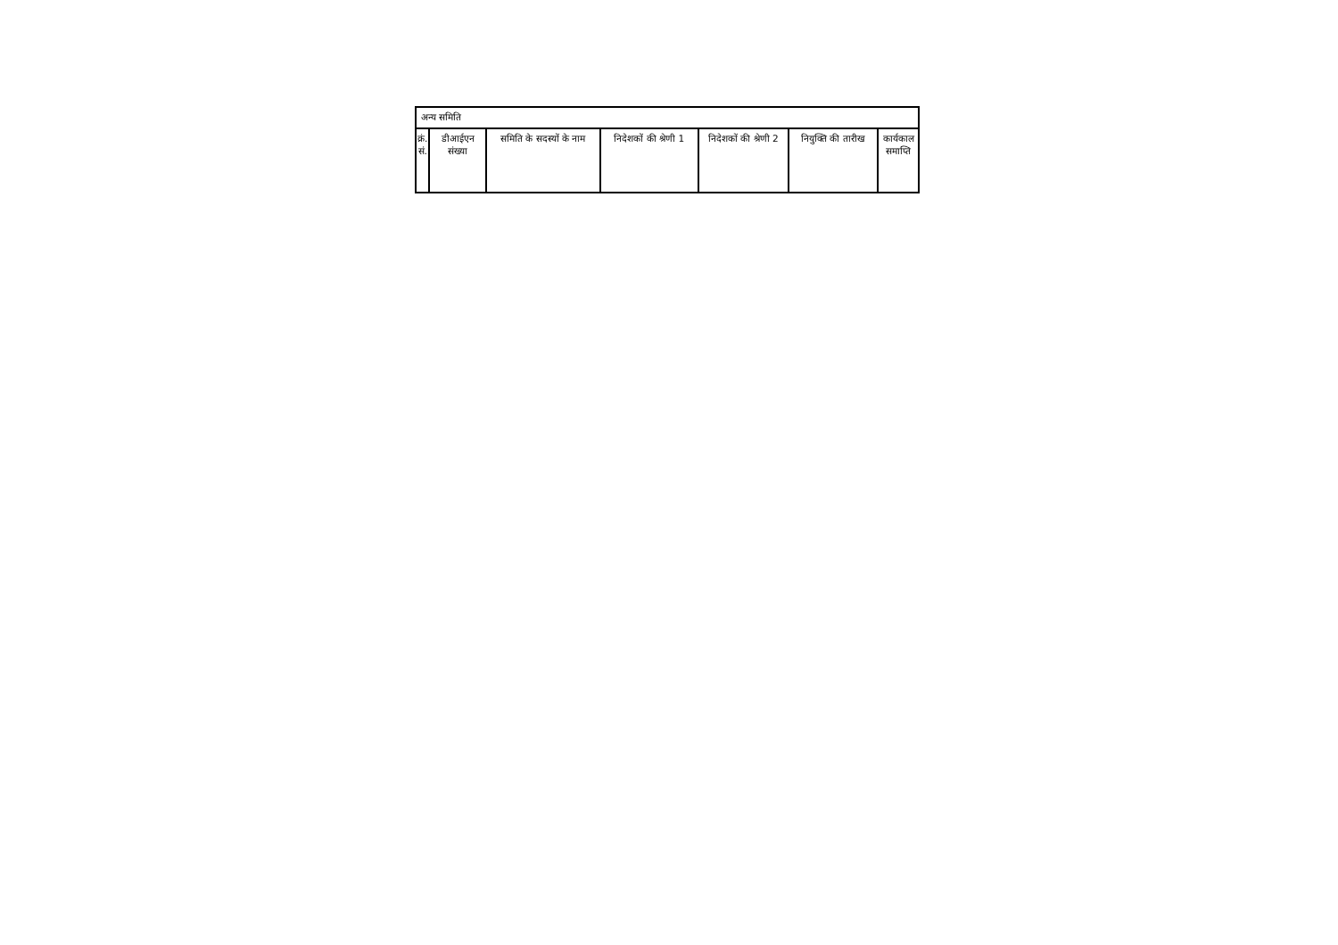| अन्य समिति | | | | | | |
| क्रं. सं. | डीआईएन संख्या | समिति के सदस्यों के नाम | निदेशकों की श्रेणी 1 | निदेशकों की श्रेणी 2 | नियुक्ति की तारीख | कार्यकाल समाप्ति |